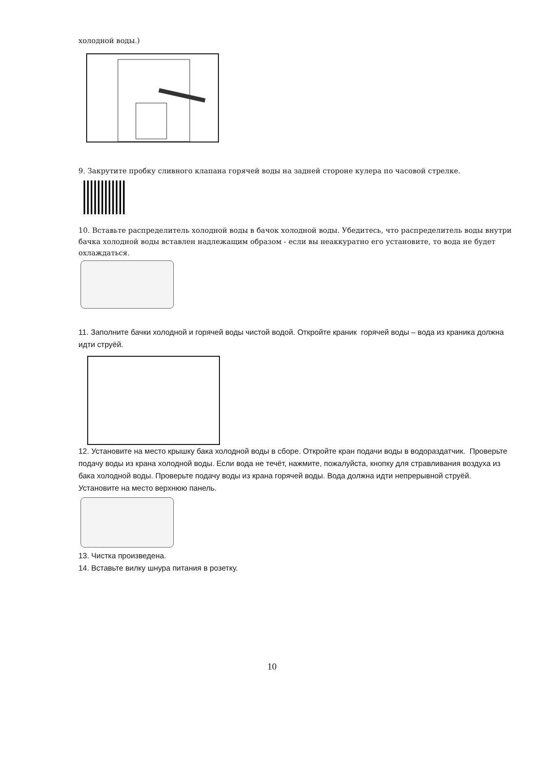холодной воды.)
9. Закрутите пробку сливного клапана горячей воды на задней стороне кулера по часовой стрелке.
10. Вставьте распределитель холодной воды в бачок холодной воды. Убедитесь, что распределитель воды внутри бачка холодной воды вставлен надлежащим образом - если вы неаккуратно его установите, то вода не будет охлаждаться.
11. Заполните бачки холодной и горячей воды чистой водой. Откройте краник горячей воды – вода из краника должна идти струёй.
12. Установите на место крышку бака холодной воды в сборе. Откройте кран подачи воды в водораздатчик. Проверьте подачу воды из крана холодной воды. Если вода не течёт, нажмите, пожалуйста, кнопку для стравливания воздуха из бака холодной воды. Проверьте подачу воды из крана горячей воды. Вода должна идти непрерывной струёй. Установите на место верхнюю панель.
13. Чистка произведена.
14. Вставьте вилку шнура питания в розетку.
10